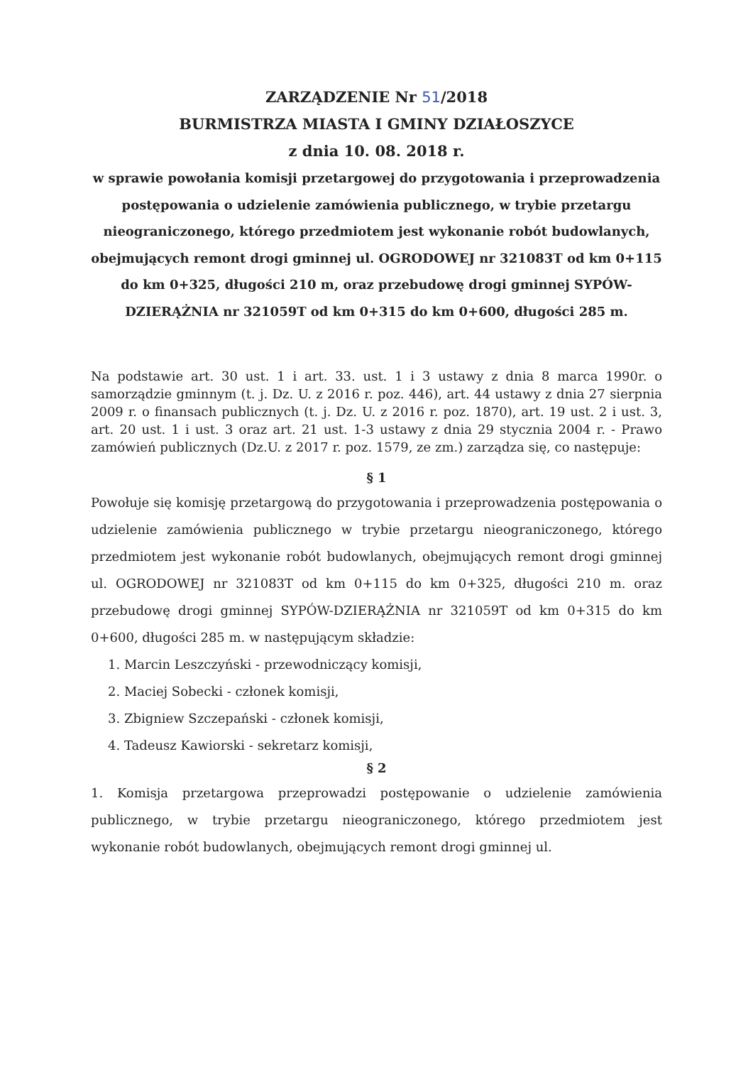ZARZĄDZENIE Nr 51/2018
BURMISTRZA MIASTA I GMINY DZIAŁOSZYCE
z dnia 10. 08. 2018 r.
w sprawie powołania komisji przetargowej do przygotowania i przeprowadzenia postępowania o udzielenie zamówienia publicznego, w trybie przetargu nieograniczonego, którego przedmiotem jest wykonanie robót budowlanych, obejmujących remont drogi gminnej ul. OGRODOWEJ nr 321083T od km 0+115 do km 0+325, długości 210 m, oraz przebudowę drogi gminnej SYPÓW-DZIERĄŻNIA nr 321059T od km 0+315 do km 0+600, długości 285 m.
Na podstawie art. 30 ust. 1 i art. 33. ust. 1 i 3 ustawy z dnia 8 marca 1990r. o samorządzie gminnym (t. j. Dz. U. z 2016 r. poz. 446), art. 44 ustawy z dnia 27 sierpnia 2009 r. o finansach publicznych (t. j. Dz. U. z 2016 r. poz. 1870), art. 19 ust. 2 i ust. 3, art. 20 ust. 1 i ust. 3 oraz art. 21 ust. 1-3 ustawy z dnia 29 stycznia 2004 r. - Prawo zamówień publicznych (Dz.U. z 2017 r. poz. 1579, ze zm.) zarządza się, co następuje:
§ 1
Powołuje się komisję przetargową do przygotowania i przeprowadzenia postępowania o udzielenie zamówienia publicznego w trybie przetargu nieograniczonego, którego przedmiotem jest wykonanie robót budowlanych, obejmujących remont drogi gminnej ul. OGRODOWEJ nr 321083T od km 0+115 do km 0+325, długości 210 m. oraz przebudowę drogi gminnej SYPÓW-DZIERĄŻNIA nr 321059T od km 0+315 do km 0+600, długości 285 m. w następującym składzie:
1. Marcin Leszczyński - przewodniczący komisji,
2. Maciej Sobecki - członek komisji,
3. Zbigniew Szczepański - członek komisji,
4. Tadeusz Kawiorski - sekretarz komisji,
§ 2
1. Komisja przetargowa przeprowadzi postępowanie o udzielenie zamówienia publicznego, w trybie przetargu nieograniczonego, którego przedmiotem jest wykonanie robót budowlanych, obejmujących remont drogi gminnej ul.